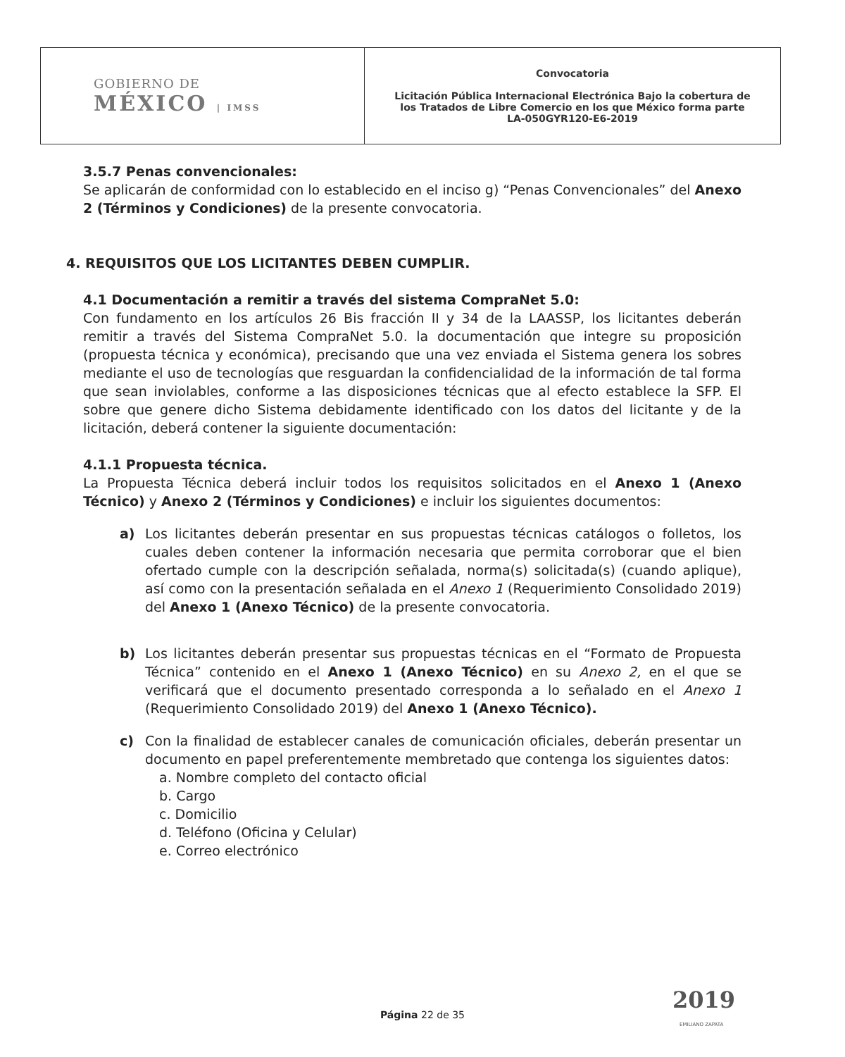| GOBIERNO DE MÉXICO / IMSS | Convocatoria Licitación Pública Internacional Electrónica Bajo la cobertura de los Tratados de Libre Comercio en los que México forma parte LA-050GYR120-E6-2019 |
3.5.7 Penas convencionales:
Se aplicarán de conformidad con lo establecido en el inciso g) “Penas Convencionales” del Anexo 2 (Términos y Condiciones) de la presente convocatoria.
4. REQUISITOS QUE LOS LICITANTES DEBEN CUMPLIR.
4.1 Documentación a remitir a través del sistema CompraNet 5.0:
Con fundamento en los artículos 26 Bis fracción II y 34 de la LAASSP, los licitantes deberán remitir a través del Sistema CompraNet 5.0. la documentación que integre su proposición (propuesta técnica y económica), precisando que una vez enviada el Sistema genera los sobres mediante el uso de tecnologías que resguardan la confidencialidad de la información de tal forma que sean inviolables, conforme a las disposiciones técnicas que al efecto establece la SFP. El sobre que genere dicho Sistema debidamente identificado con los datos del licitante y de la licitación, deberá contener la siguiente documentación:
4.1.1 Propuesta técnica.
La Propuesta Técnica deberá incluir todos los requisitos solicitados en el Anexo 1 (Anexo Técnico) y Anexo 2 (Términos y Condiciones) e incluir los siguientes documentos:
a) Los licitantes deberán presentar en sus propuestas técnicas catálogos o folletos, los cuales deben contener la información necesaria que permita corroborar que el bien ofertado cumple con la descripción señalada, norma(s) solicitada(s) (cuando aplique), así como con la presentación señalada en el Anexo 1 (Requerimiento Consolidado 2019) del Anexo 1 (Anexo Técnico) de la presente convocatoria.
b) Los licitantes deberán presentar sus propuestas técnicas en el “Formato de Propuesta Técnica” contenido en el Anexo 1 (Anexo Técnico) en su Anexo 2, en el que se verificará que el documento presentado corresponda a lo señalado en el Anexo 1 (Requerimiento Consolidado 2019) del Anexo 1 (Anexo Técnico).
c) Con la finalidad de establecer canales de comunicación oficiales, deberán presentar un documento en papel preferentemente membretado que contenga los siguientes datos:
a. Nombre completo del contacto oficial
b. Cargo
c. Domicilio
d. Teléfono (Oficina y Celular)
e. Correo electrónico
2019
EMILIANO ZAPATA
Página 22 de 35